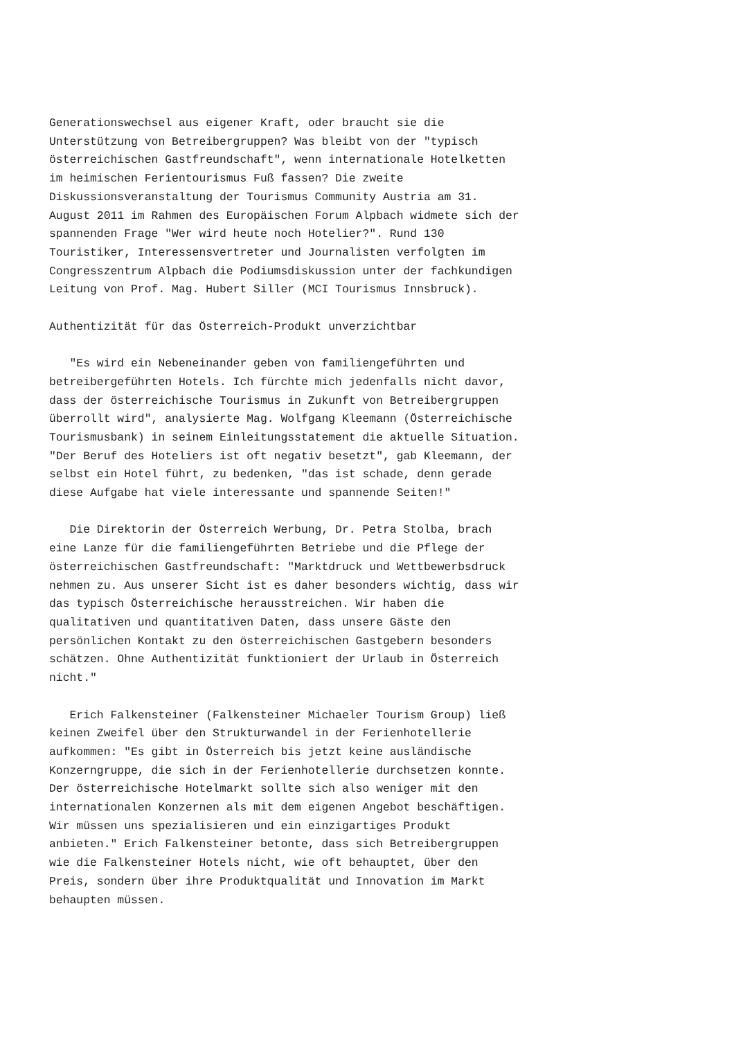Generationswechsel aus eigener Kraft, oder braucht sie die
Unterstützung von Betreibergruppen? Was bleibt von der "typisch
österreichischen Gastfreundschaft", wenn internationale Hotelketten
im heimischen Ferientourismus Fuß fassen? Die zweite
Diskussionsveranstaltung der Tourismus Community Austria am 31.
August 2011 im Rahmen des Europäischen Forum Alpbach widmete sich der
spannenden Frage "Wer wird heute noch Hotelier?". Rund 130
Touristiker, Interessensvertreter und Journalisten verfolgten im
Congresszentrum Alpbach die Podiumsdiskussion unter der fachkundigen
Leitung von Prof. Mag. Hubert Siller (MCI Tourismus Innsbruck).

Authentizität für das Österreich-Produkt unverzichtbar

   "Es wird ein Nebeneinander geben von familiengeführten und
betreibergeführten Hotels. Ich fürchte mich jedenfalls nicht davor,
dass der österreichische Tourismus in Zukunft von Betreibergruppen
überrollt wird", analysierte Mag. Wolfgang Kleemann (Österreichische
Tourismusbank) in seinem Einleitungsstatement die aktuelle Situation.
"Der Beruf des Hoteliers ist oft negativ besetzt", gab Kleemann, der
selbst ein Hotel führt, zu bedenken, "das ist schade, denn gerade
diese Aufgabe hat viele interessante und spannende Seiten!"

   Die Direktorin der Österreich Werbung, Dr. Petra Stolba, brach
eine Lanze für die familiengeführten Betriebe und die Pflege der
österreichischen Gastfreundschaft: "Marktdruck und Wettbewerbsdruck
nehmen zu. Aus unserer Sicht ist es daher besonders wichtig, dass wir
das typisch Österreichische herausstreichen. Wir haben die
qualitativen und quantitativen Daten, dass unsere Gäste den
persönlichen Kontakt zu den österreichischen Gastgebern besonders
schätzen. Ohne Authentizität funktioniert der Urlaub in Österreich
nicht."

   Erich Falkensteiner (Falkensteiner Michaeler Tourism Group) ließ
keinen Zweifel über den Strukturwandel in der Ferienhotellerie
aufkommen: "Es gibt in Österreich bis jetzt keine ausländische
Konzerngruppe, die sich in der Ferienhotellerie durchsetzen konnte.
Der österreichische Hotelmarkt sollte sich also weniger mit den
internationalen Konzernen als mit dem eigenen Angebot beschäftigen.
Wir müssen uns spezialisieren und ein einzigartiges Produkt
anbieten." Erich Falkensteiner betonte, dass sich Betreibergruppen
wie die Falkensteiner Hotels nicht, wie oft behauptet, über den
Preis, sondern über ihre Produktqualität und Innovation im Markt
behaupten müssen.